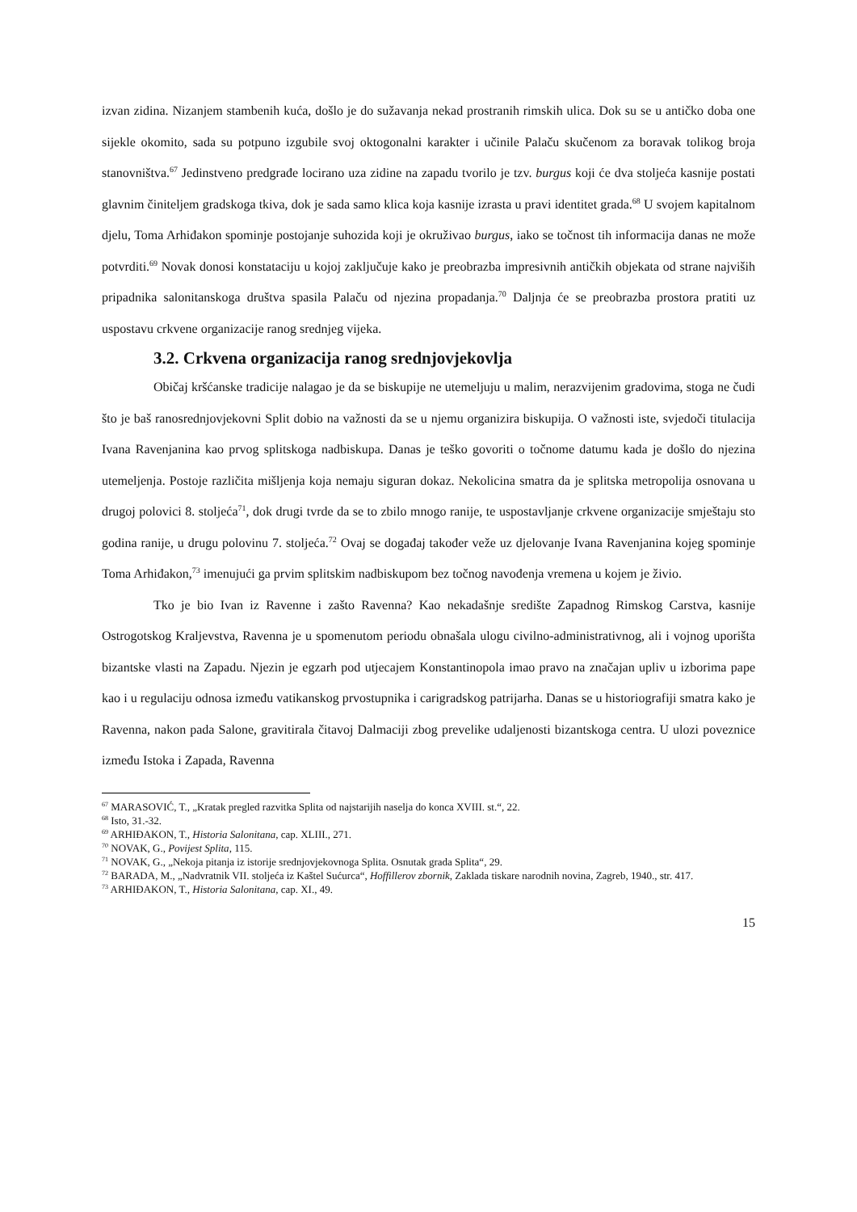izvan zidina. Nizanjem stambenih kuća, došlo je do sužavanja nekad prostranih rimskih ulica. Dok su se u antičko doba one sijekle okomito, sada su potpuno izgubile svoj oktogonalni karakter i učinile Palaču skučenom za boravak tolikog broja stanovništva.<sup>67</sup> Jedinstveno predgrađe locirano uza zidine na zapadu tvorilo je tzv. burgus koji će dva stoljeća kasnije postati glavnim činiteljem gradskoga tkiva, dok je sada samo klica koja kasnije izrasta u pravi identitet grada.<sup>68</sup> U svojem kapitalnom djelu, Toma Arhiđakon spominje postojanje suhozida koji je okruživao burgus, iako se točnost tih informacija danas ne može potvrditi.<sup>69</sup> Novak donosi konstataciju u kojoj zaključuje kako je preobrazba impresivnih antičkih objekata od strane najviših pripadnika salonitanskoga društva spasila Palaču od njezina propadanja.<sup>70</sup> Daljnja će se preobrazba prostora pratiti uz uspostavu crkvene organizacije ranog srednjeg vijeka.
3.2. Crkvena organizacija ranog srednjovjekovlja
Običaj kršćanske tradicije nalagao je da se biskupije ne utemeljuju u malim, nerazvijenim gradovima, stoga ne čudi što je baš ranosrednjovjekovni Split dobio na važnosti da se u njemu organizira biskupija. O važnosti iste, svjedoči titulacija Ivana Ravenjanina kao prvog splitskoga nadbiskupa. Danas je teško govoriti o točnome datumu kada je došlo do njezina utemeljenja. Postoje različita mišljenja koja nemaju siguran dokaz. Nekolicina smatra da je splitska metropolija osnovana u drugoj polovici 8. stoljeća<sup>71</sup>, dok drugi tvrde da se to zbilo mnogo ranije, te uspostavljanje crkvene organizacije smještaju sto godina ranije, u drugu polovinu 7. stoljeća.<sup>72</sup> Ovaj se događaj također veže uz djelovanje Ivana Ravenjanina kojeg spominje Toma Arhiđakon,<sup>73</sup> imenujući ga prvim splitskim nadbiskupom bez točnog navođenja vremena u kojem je živio.
Tko je bio Ivan iz Ravenne i zašto Ravenna? Kao nekadašnje središte Zapadnog Rimskog Carstva, kasnije Ostrogotskog Kraljevstva, Ravenna je u spomenutom periodu obnašala ulogu civilno-administrativnog, ali i vojnog uporišta bizantske vlasti na Zapadu. Njezin je egzarh pod utjecajem Konstantinopola imao pravo na značajan upliv u izborima pape kao i u regulaciju odnosa između vatikanskog prvostupnika i carigradskog patrijarha. Danas se u historiografiji smatra kako je Ravenna, nakon pada Salone, gravitirala čitavoj Dalmaciji zbog prevelike udaljenosti bizantskoga centra. U ulozi poveznice između Istoka i Zapada, Ravenna
<sup>67</sup> MARASOVIĆ, T., „Kratak pregled razvitka Splita od najstarijih naselja do konca XVIII. st.“, 22.
<sup>68</sup> Isto, 31.-32.
<sup>69</sup> ARHIĐAKON, T., Historia Salonitana, cap. XLIII., 271.
<sup>70</sup> NOVAK, G., Povijest Splita, 115.
<sup>71</sup> NOVAK, G., „Nekoja pitanja iz istorije srednjovjekovnoga Splita. Osnutak grada Splita“, 29.
<sup>72</sup> BARADA, M., „Nadvratnik VII. stoljeća iz Kaštel Sućurca“, Hoffillerov zbornik, Zaklada tiskare narodnih novina, Zagreb, 1940., str. 417.
<sup>73</sup> ARHIĐAKON, T., Historia Salonitana, cap. XI., 49.
15